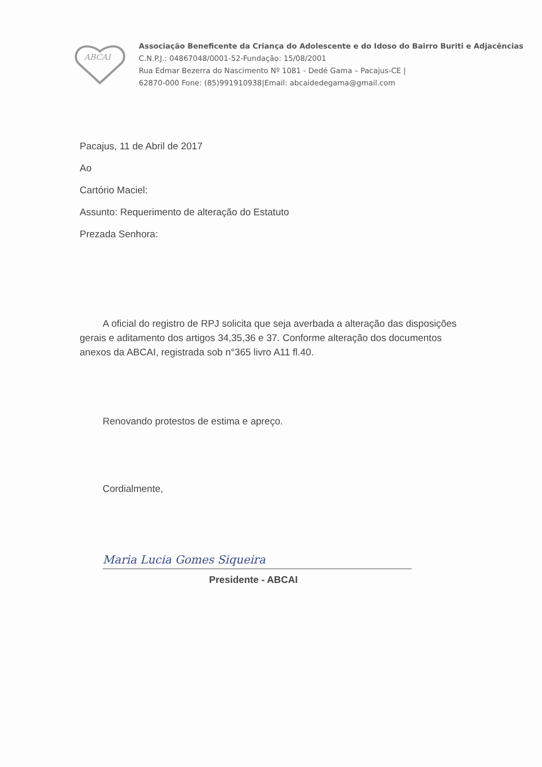ABCAI
Associação Beneficente da Criança do Adolescente e do Idoso do Bairro Buriti e Adjacências C.N.P.J.: 04867048/0001-52-Fundação: 15/08/2001
Rua Edmar Bezerra do Nascimento Nº 1081 - Dedé Gama – Pacajus-CE |
62870-000 Fone: (85)991910938|Email: abcaidedegama@gmail.com
Pacajus, 11 de Abril de 2017
Ao
Cartório Maciel:
Assunto: Requerimento de alteração do Estatuto
Prezada Senhora:
A oficial do registro de RPJ solicita que seja averbada a alteração das disposições gerais e aditamento dos artigos 34,35,36 e 37. Conforme alteração dos documentos anexos da ABCAI, registrada sob n°365 livro A11 fl.40.
Renovando protestos de estima e apreço.
Cordialmente,
Maria Lucia Gomes Siqueira
Presidente - ABCAI